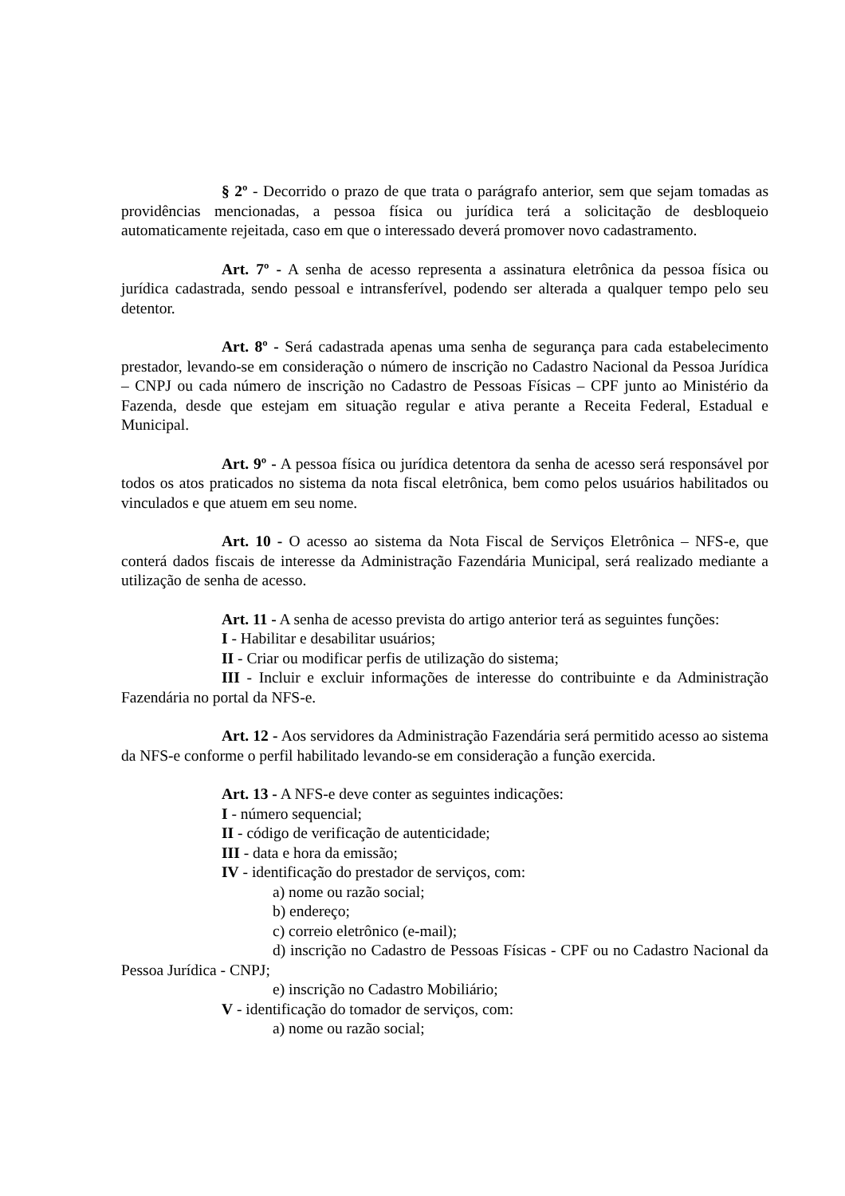§ 2º - Decorrido o prazo de que trata o parágrafo anterior, sem que sejam tomadas as providências mencionadas, a pessoa física ou jurídica terá a solicitação de desbloqueio automaticamente rejeitada, caso em que o interessado deverá promover novo cadastramento.
Art. 7º - A senha de acesso representa a assinatura eletrônica da pessoa física ou jurídica cadastrada, sendo pessoal e intransferível, podendo ser alterada a qualquer tempo pelo seu detentor.
Art. 8º - Será cadastrada apenas uma senha de segurança para cada estabelecimento prestador, levando-se em consideração o número de inscrição no Cadastro Nacional da Pessoa Jurídica – CNPJ ou cada número de inscrição no Cadastro de Pessoas Físicas – CPF junto ao Ministério da Fazenda, desde que estejam em situação regular e ativa perante a Receita Federal, Estadual e Municipal.
Art. 9º - A pessoa física ou jurídica detentora da senha de acesso será responsável por todos os atos praticados no sistema da nota fiscal eletrônica, bem como pelos usuários habilitados ou vinculados e que atuem em seu nome.
Art. 10 - O acesso ao sistema da Nota Fiscal de Serviços Eletrônica – NFS-e, que conterá dados fiscais de interesse da Administração Fazendária Municipal, será realizado mediante a utilização de senha de acesso.
Art. 11 - A senha de acesso prevista do artigo anterior terá as seguintes funções:
I - Habilitar e desabilitar usuários;
II - Criar ou modificar perfis de utilização do sistema;
III - Incluir e excluir informações de interesse do contribuinte e da Administração Fazendária no portal da NFS-e.
Art. 12 - Aos servidores da Administração Fazendária será permitido acesso ao sistema da NFS-e conforme o perfil habilitado levando-se em consideração a função exercida.
Art. 13 - A NFS-e deve conter as seguintes indicações:
I - número sequencial;
II - código de verificação de autenticidade;
III - data e hora da emissão;
IV - identificação do prestador de serviços, com:
a) nome ou razão social;
b) endereço;
c) correio eletrônico (e-mail);
d) inscrição no Cadastro de Pessoas Físicas - CPF ou no Cadastro Nacional da Pessoa Jurídica - CNPJ;
e) inscrição no Cadastro Mobiliário;
V - identificação do tomador de serviços, com:
a) nome ou razão social;